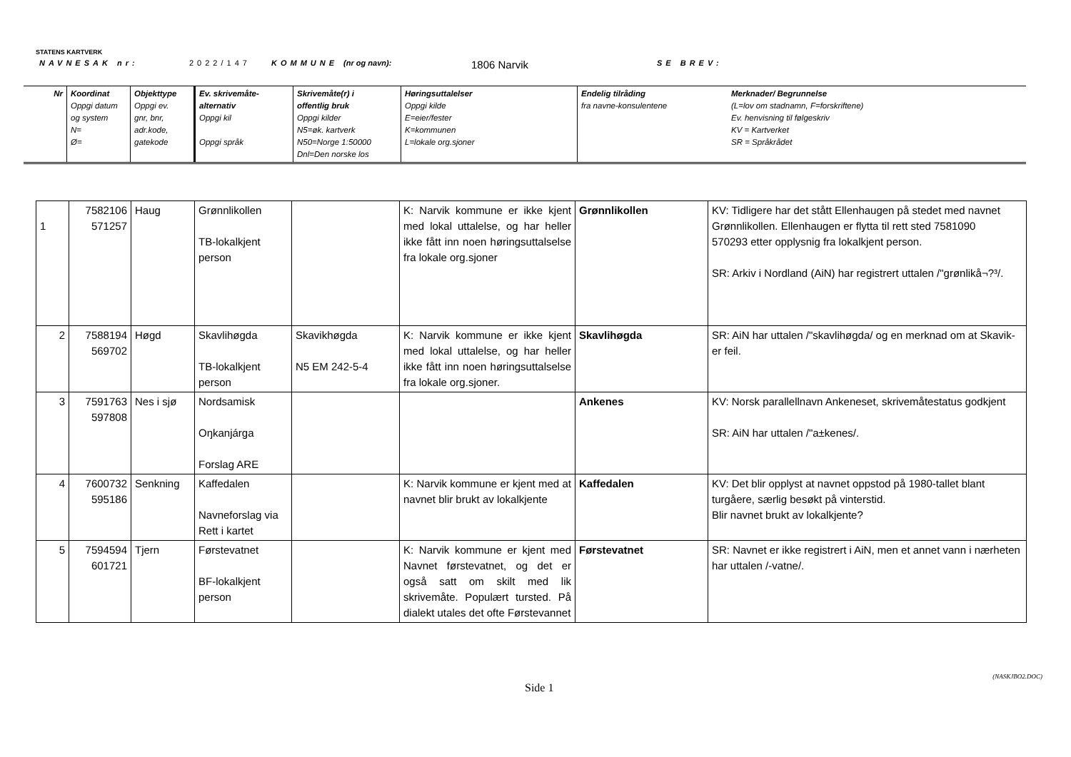STATENS KARTVERK
NAVNESAK nr: 2022/147 KOMMUNE (nr og navn): 1806 Narvik SE BREV:
| Nr | Koordinat Oppgi datum og system N= Ø= | Objekttype Oppgi ev. gnr, bnr, adr.kode, gatekode | Ev. skrivemåte- alternativ Oppgi kil Oppgi språk | Skrivemåte(r) i offentlig bruk Oppgi kilder N5=øk. kartverk N50=Norge 1:50000 Dnl=Den norske los | Høringsuttalelser Oppgi kilde E=eier/fester K=kommunen L=lokale org.sjoner | Endelig tilråding fra navne-konsulentene | Merknader/ Begrunnelse (L=lov om stadnamn, F=forskriftene) Ev. henvisning til følgeskriv KV = Kartverket SR = Språkrådet |
| 1 | 7582106 571257 | Haug | Grønnlikollen TB-lokalkjent person | | K: Narvik kommune er ikke kjent med lokal uttalelse, og har heller ikke fått inn noen høringsuttalselse fra lokale org.sjoner | Grønnlikollen | KV: Tidligere har det stått Ellenhaugen på stedet med navnet Grønnlikollen. Ellenhaugen er flytta til rett sted 7581090 570293 etter opplysnig fra lokalkjent person. SR: Arkiv i Nordland (AiN) har registrert uttalen /"grønlikå¬?³/. |
| 2 | 7588194 569702 | Høgd | Skavlihøgda TB-lokalkjent person | Skavikhøgda N5 EM 242-5-4 | K: Narvik kommune er ikke kjent med lokal uttalelse, og har heller ikke fått inn noen høringsuttalselse fra lokale org.sjoner. | Skavlihøgda | SR: AiN har uttalen /"skavlihøgda/ og en merknad om at Skavik- er feil. |
| 3 | 7591763 597808 | Nes i sjø | Nordsamisk Oŋkanjárga Forslag ARE | | | Ankenes | KV: Norsk parallellnavn Ankeneset, skrivemåtestatus godkjent SR: AiN har uttalen /"a±kenes/. |
| 4 | 7600732 595186 | Senkning | Kaffedalen Navneforslag via Rett i kartet | | K: Narvik kommune er kjent med at navnet blir brukt av lokalkjente | Kaffedalen | KV: Det blir opplyst at navnet oppstod på 1980-tallet blant turgåere, særlig besøkt på vinterstid. Blir navnet brukt av lokalkjente? |
| 5 | 7594594 601721 | Tjern | Førstevatnet BF-lokalkjent person | | K: Narvik kommune er kjent med Navnet førstevatnet, og det er også satt om skilt med lik skrivemåte. Populært tursted. På dialekt utales det ofte Førstevannet | Førstevatnet | SR: Navnet er ikke registrert i AiN, men et annet vann i nærheten har uttalen /-vatne/. |
(NASKJBO2.DOC)
Side 1